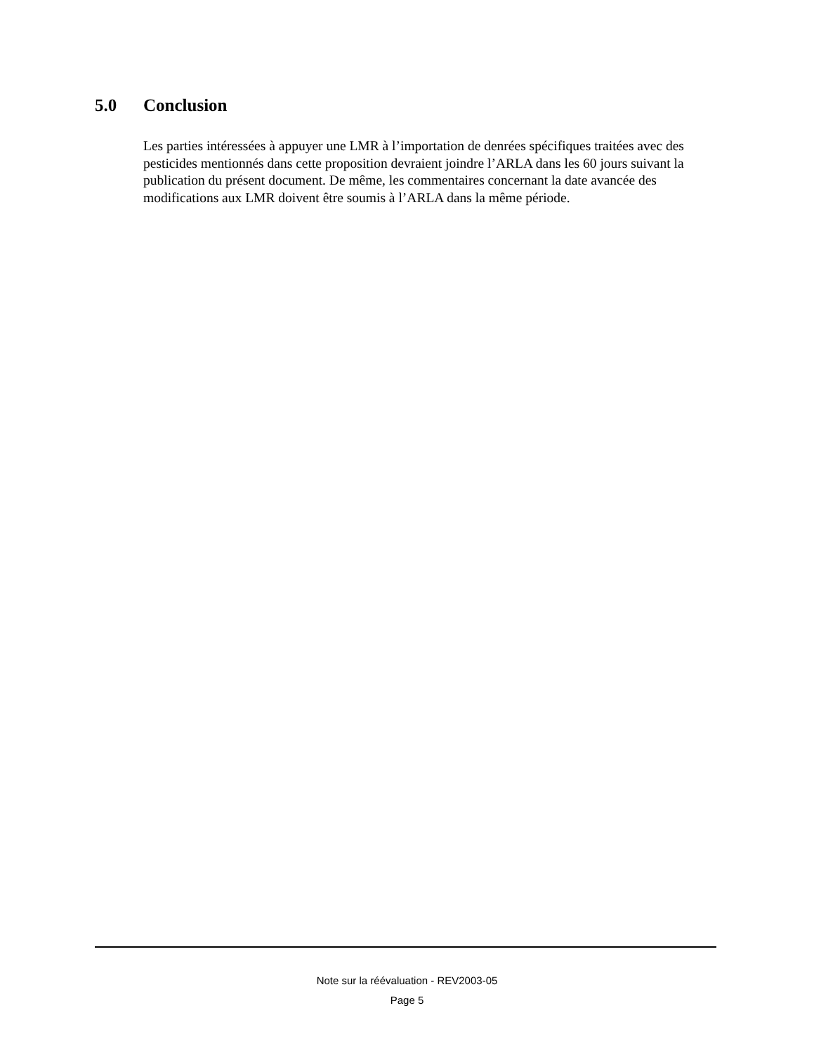5.0 Conclusion
Les parties intéressées à appuyer une LMR à l’importation de denrées spécifiques traitées avec des pesticides mentionnés dans cette proposition devraient joindre l’ARLA dans les 60 jours suivant la publication du présent document. De même, les commentaires concernant la date avancée des modifications aux LMR doivent être soumis à l’ARLA dans la même période.
Note sur la réévaluation - REV2003-05
Page 5